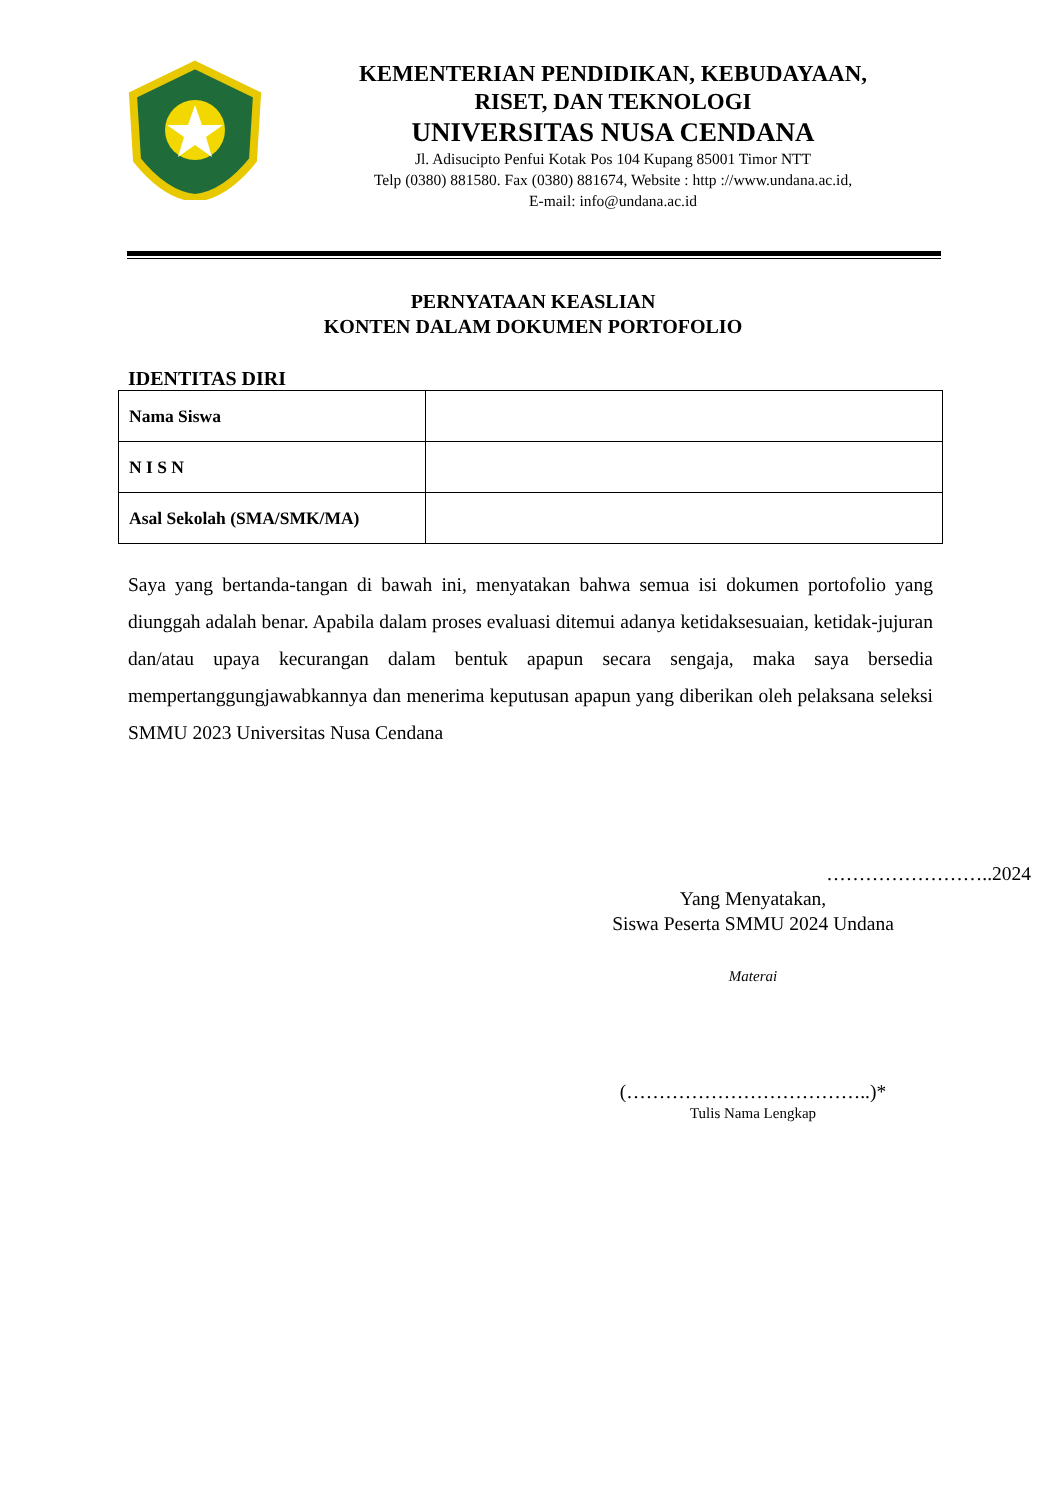KEMENTERIAN PENDIDIKAN, KEBUDAYAAN,
RISET, DAN TEKNOLOGI
UNIVERSITAS NUSA CENDANA
Jl. Adisucipto Penfui Kotak Pos 104 Kupang 85001 Timor NTT
Telp (0380) 881580. Fax (0380) 881674, Website : http ://www.undana.ac.id,
E-mail: info@undana.ac.id
PERNYATAAN KEASLIAN
KONTEN DALAM DOKUMEN PORTOFOLIO
IDENTITAS DIRI
| Nama Siswa | |
| N I S N | |
| Asal Sekolah (SMA/SMK/MA) | |
Saya yang bertanda-tangan di bawah ini, menyatakan bahwa semua isi dokumen portofolio yang diunggah adalah benar. Apabila dalam proses evaluasi ditemui adanya ketidaksesuaian, ketidak-jujuran dan/atau upaya kecurangan dalam bentuk apapun secara sengaja, maka saya bersedia mempertanggungjawabkannya dan menerima keputusan apapun yang diberikan oleh pelaksana seleksi SMMU 2023 Universitas Nusa Cendana
……………………..2024
Yang Menyatakan,
Siswa Peserta SMMU 2024 Undana
Materai
(………………………………..)*
Tulis Nama Lengkap